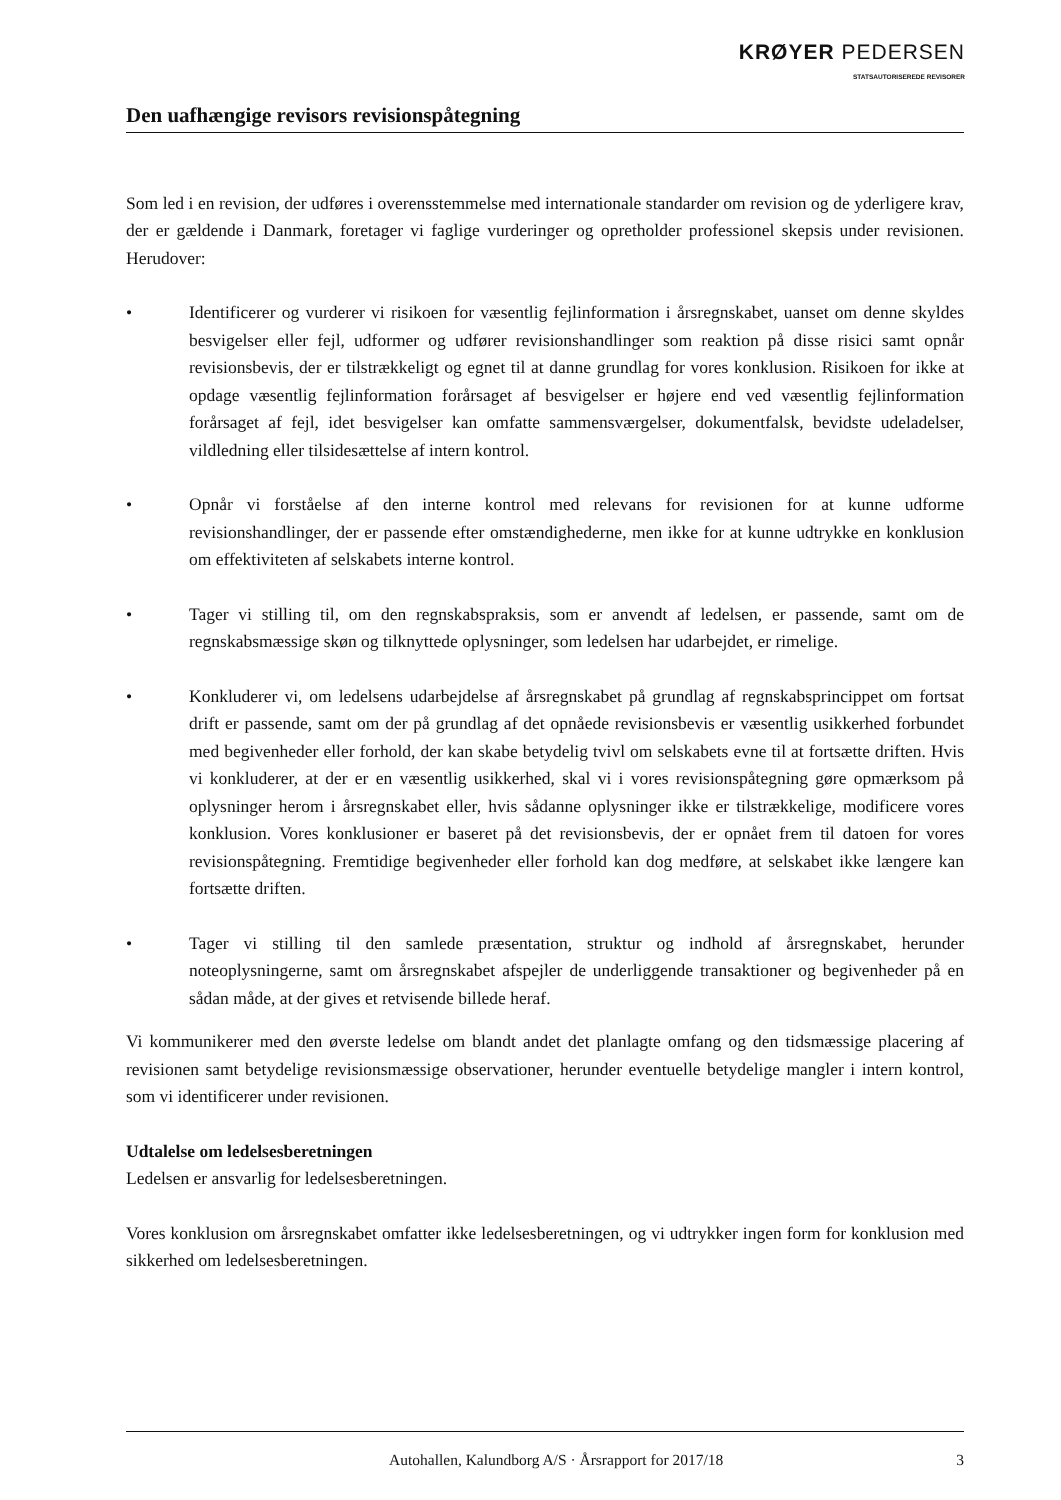KRØYER PEDERSEN
STATSAUTORISEREDE REVISORER
Den uafhængige revisors revisionspåtegning
Som led i en revision, der udføres i overensstemmelse med internationale standarder om revision og de yderligere krav, der er gældende i Danmark, foretager vi faglige vurderinger og opretholder professionel skepsis under revisionen. Herudover:
• Identificerer og vurderer vi risikoen for væsentlig fejlinformation i årsregnskabet, uanset om denne skyldes besvigelser eller fejl, udformer og udfører revisionshandlinger som reaktion på disse risici samt opnår revisionsbevis, der er tilstrækkeligt og egnet til at danne grundlag for vores konklusion. Risikoen for ikke at opdage væsentlig fejlinformation forårsaget af besvigelser er højere end ved væsentlig fejlinformation forårsaget af fejl, idet besvigelser kan omfatte sammensværgelser, dokumentfalsk, bevidste udeladelser, vildledning eller tilsidesættelse af intern kontrol.
• Opnår vi forståelse af den interne kontrol med relevans for revisionen for at kunne udforme revisionshandlinger, der er passende efter omstændighederne, men ikke for at kunne udtrykke en konklusion om effektiviteten af selskabets interne kontrol.
• Tager vi stilling til, om den regnskabspraksis, som er anvendt af ledelsen, er passende, samt om de regnskabsmæssige skøn og tilknyttede oplysninger, som ledelsen har udarbejdet, er rimelige.
• Konkluderer vi, om ledelsens udarbejdelse af årsregnskabet på grundlag af regnskabsprincippet om fortsat drift er passende, samt om der på grundlag af det opnåede revisionsbevis er væsentlig usikkerhed forbundet med begivenheder eller forhold, der kan skabe betydelig tvivl om selskabets evne til at fortsætte driften. Hvis vi konkluderer, at der er en væsentlig usikkerhed, skal vi i vores revisionspåtegning gøre opmærksom på oplysninger herom i årsregnskabet eller, hvis sådanne oplysninger ikke er tilstrækkelige, modificere vores konklusion. Vores konklusioner er baseret på det revisionsbevis, der er opnået frem til datoen for vores revisionspåtegning. Fremtidige begivenheder eller forhold kan dog medføre, at selskabet ikke længere kan fortsætte driften.
• Tager vi stilling til den samlede præsentation, struktur og indhold af årsregnskabet, herunder noteoplysningerne, samt om årsregnskabet afspejler de underliggende transaktioner og begivenheder på en sådan måde, at der gives et retvisende billede heraf.
Vi kommunikerer med den øverste ledelse om blandt andet det planlagte omfang og den tidsmæssige placering af revisionen samt betydelige revisionsmæssige observationer, herunder eventuelle betydelige mangler i intern kontrol, som vi identificerer under revisionen.
Udtalelse om ledelsesberetningen
Ledelsen er ansvarlig for ledelsesberetningen.
Vores konklusion om årsregnskabet omfatter ikke ledelsesberetningen, og vi udtrykker ingen form for konklusion med sikkerhed om ledelsesberetningen.
Autohallen, Kalundborg A/S · Årsrapport for 2017/18 3